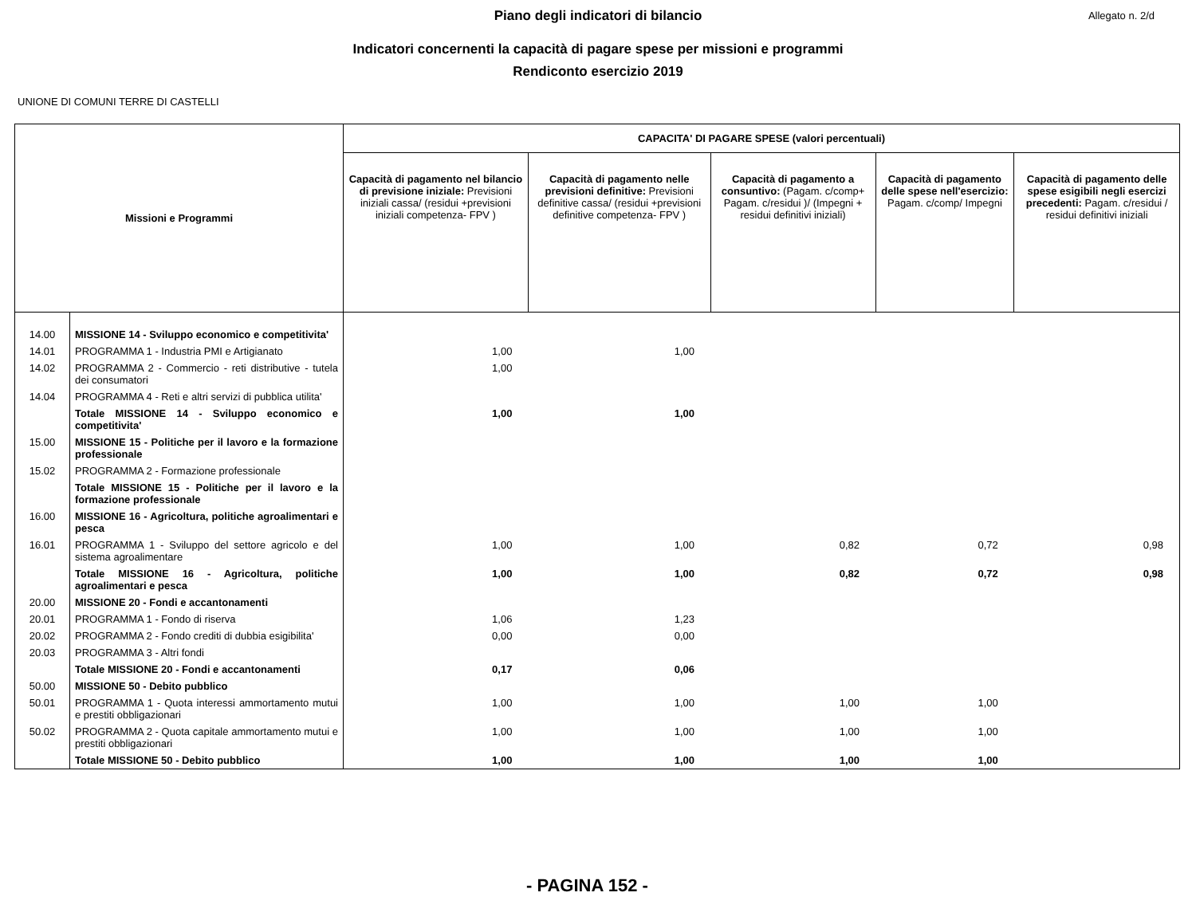Piano degli indicatori di bilancio
Allegato n. 2/d
Indicatori concernenti la capacità di pagare spese per missioni e programmi
Rendiconto esercizio 2019
UNIONE DI COMUNI TERRE DI CASTELLI
| Missioni e Programmi | | CAPACITA' DI PAGARE SPESE (valori percentuali) | | | | |
| --- | --- | --- | --- | --- | --- | --- |
| | | Capacità di pagamento nel bilancio di previsione iniziale: Previsioni iniziali cassa/ (residui +previsioni iniziali competenza- FPV ) | Capacità di pagamento nelle previsioni definitive: Previsioni definitive cassa/ (residui +previsioni definitive competenza- FPV ) | Capacità di pagamento a consuntivo: (Pagam. c/comp+ Pagam. c/residui )/ (Impegni + residui definitivi iniziali) | Capacità di pagamento delle spese nell'esercizio: Pagam. c/comp/ Impegni | Capacità di pagamento delle spese esigibili negli esercizi precedenti: Pagam. c/residui / residui definitivi iniziali |
| 14.00 | MISSIONE 14 - Sviluppo economico e competitivita' | | | | | |
| 14.01 | PROGRAMMA 1 - Industria PMI e Artigianato | 1,00 | 1,00 | | | |
| 14.02 | PROGRAMMA 2 - Commercio - reti distributive - tutela dei consumatori | 1,00 | | | | |
| 14.04 | PROGRAMMA 4 - Reti e altri servizi di pubblica utilita' | | | | | |
| | Totale MISSIONE 14 - Sviluppo economico e competitivita' | 1,00 | 1,00 | | | |
| 15.00 | MISSIONE 15 - Politiche per il lavoro e la formazione professionale | | | | | |
| 15.02 | PROGRAMMA 2 - Formazione professionale | | | | | |
| | Totale MISSIONE 15 - Politiche per il lavoro e la formazione professionale | | | | | |
| 16.00 | MISSIONE 16 - Agricoltura, politiche agroalimentari e pesca | | | | | |
| 16.01 | PROGRAMMA 1 - Sviluppo del settore agricolo e del sistema agroalimentare | 1,00 | 1,00 | 0,82 | 0,72 | 0,98 |
| | Totale MISSIONE 16 - Agricoltura, politiche agroalimentari e pesca | 1,00 | 1,00 | 0,82 | 0,72 | 0,98 |
| 20.00 | MISSIONE 20 - Fondi e accantonamenti | | | | | |
| 20.01 | PROGRAMMA 1 - Fondo di riserva | 1,06 | 1,23 | | | |
| 20.02 | PROGRAMMA 2 - Fondo crediti di dubbia esigibilita' | 0,00 | 0,00 | | | |
| 20.03 | PROGRAMMA 3 - Altri fondi | | | | | |
| | Totale MISSIONE 20 - Fondi e accantonamenti | 0,17 | 0,06 | | | |
| 50.00 | MISSIONE 50 - Debito pubblico | | | | | |
| 50.01 | PROGRAMMA 1 - Quota interessi ammortamento mutui e prestiti obbligazionari | 1,00 | 1,00 | 1,00 | 1,00 | |
| 50.02 | PROGRAMMA 2 - Quota capitale ammortamento mutui e prestiti obbligazionari | 1,00 | 1,00 | 1,00 | 1,00 | |
| | Totale MISSIONE 50 - Debito pubblico | 1,00 | 1,00 | 1,00 | 1,00 | |
- PAGINA 152 -